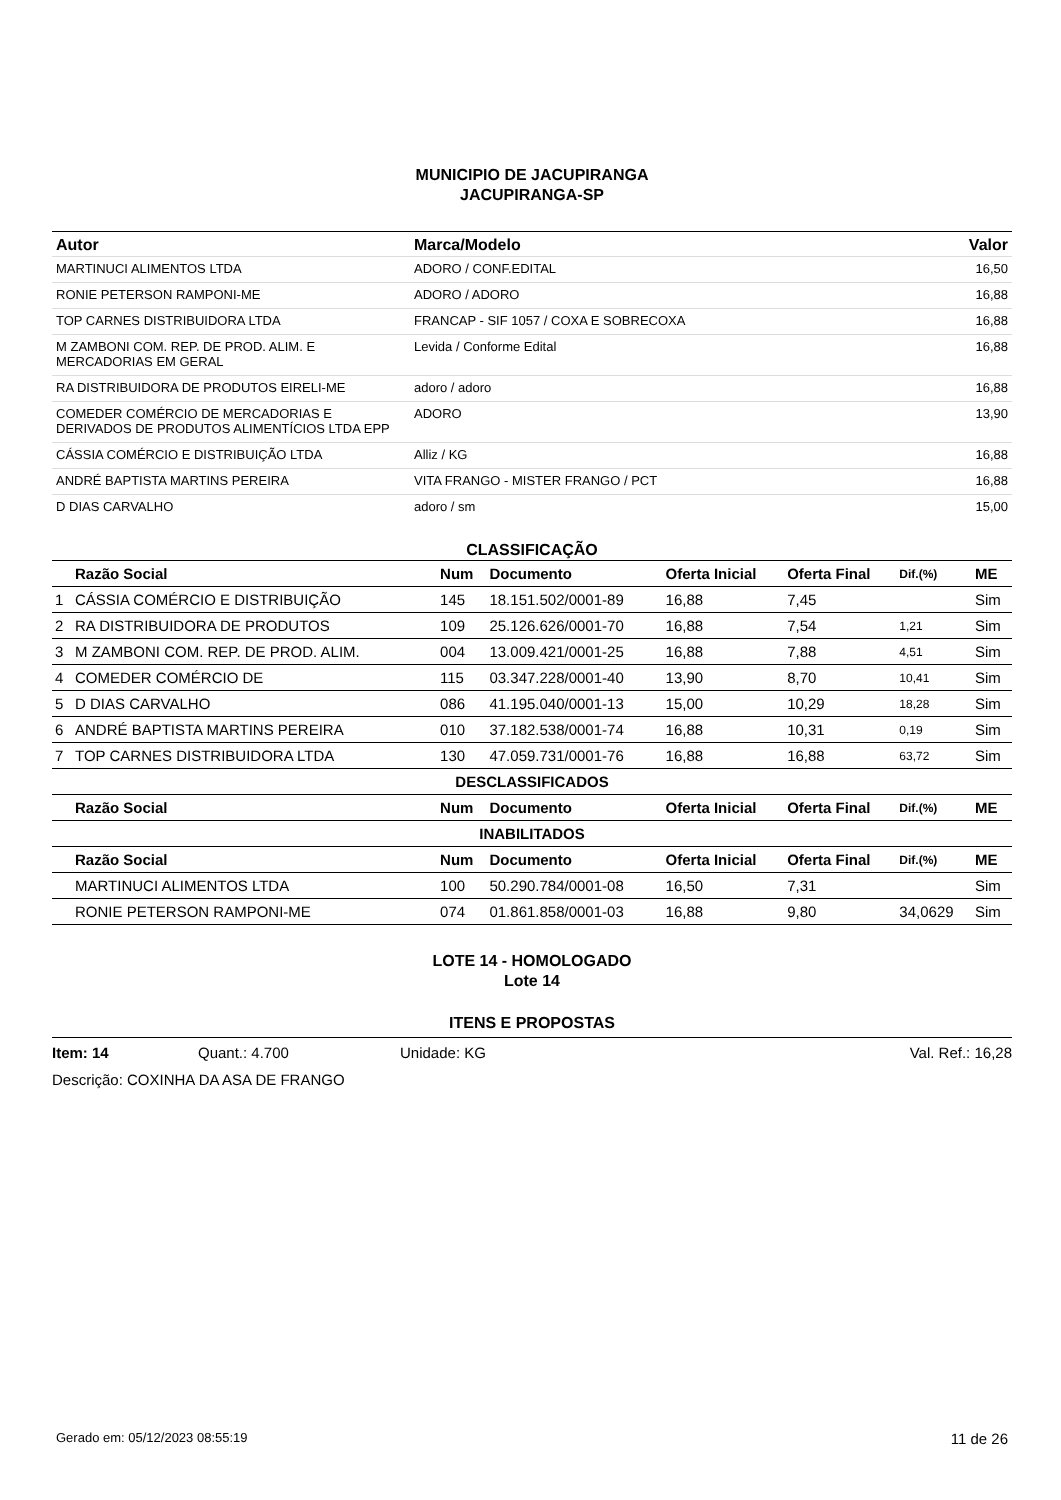MUNICIPIO DE JACUPIRANGA
JACUPIRANGA-SP
| Autor | Marca/Modelo | Valor |
| --- | --- | --- |
| MARTINUCI ALIMENTOS LTDA | ADORO / CONF.EDITAL | 16,50 |
| RONIE PETERSON RAMPONI-ME | ADORO / ADORO | 16,88 |
| TOP CARNES DISTRIBUIDORA LTDA | FRANCAP - SIF 1057 / COXA E SOBRECOXA | 16,88 |
| M ZAMBONI COM. REP. DE PROD. ALIM. E MERCADORIAS EM GERAL | Levida / Conforme Edital | 16,88 |
| RA DISTRIBUIDORA DE PRODUTOS EIRELI-ME | adoro / adoro | 16,88 |
| COMEDER COMÉRCIO DE MERCADORIAS E DERIVADOS DE PRODUTOS ALIMENTÍCIOS LTDA EPP | ADORO | 13,90 |
| CÁSSIA COMÉRCIO E DISTRIBUIÇÃO LTDA | Alliz / KG | 16,88 |
| ANDRÉ BAPTISTA MARTINS PEREIRA | VITA FRANGO - MISTER FRANGO / PCT | 16,88 |
| D DIAS CARVALHO | adoro / sm | 15,00 |
CLASSIFICAÇÃO
| | Razão Social | Num | Documento | Oferta Inicial | Oferta Final | Dif.(%) | ME |
| --- | --- | --- | --- | --- | --- | --- | --- |
| 1 | CÁSSIA COMÉRCIO E DISTRIBUIÇÃO | 145 | 18.151.502/0001-89 | 16,88 | 7,45 | | Sim |
| 2 | RA DISTRIBUIDORA DE PRODUTOS | 109 | 25.126.626/0001-70 | 16,88 | 7,54 | 1,21 | Sim |
| 3 | M ZAMBONI COM. REP. DE PROD. ALIM. | 004 | 13.009.421/0001-25 | 16,88 | 7,88 | 4,51 | Sim |
| 4 | COMEDER COMÉRCIO DE | 115 | 03.347.228/0001-40 | 13,90 | 8,70 | 10,41 | Sim |
| 5 | D DIAS CARVALHO | 086 | 41.195.040/0001-13 | 15,00 | 10,29 | 18,28 | Sim |
| 6 | ANDRÉ BAPTISTA MARTINS PEREIRA | 010 | 37.182.538/0001-74 | 16,88 | 10,31 | 0,19 | Sim |
| 7 | TOP CARNES DISTRIBUIDORA LTDA | 130 | 47.059.731/0001-76 | 16,88 | 16,88 | 63,72 | Sim |
| DESCLASSIFICADOS | | | | | | | |
| | Razão Social | Num | Documento | Oferta Inicial | Oferta Final | Dif.(%) | ME |
| INABILITADOS | | | | | | | |
| | Razão Social | Num | Documento | Oferta Inicial | Oferta Final | Dif.(%) | ME |
| | MARTINUCI ALIMENTOS LTDA | 100 | 50.290.784/0001-08 | 16,50 | 7,31 | | Sim |
| | RONIE PETERSON RAMPONI-ME | 074 | 01.861.858/0001-03 | 16,88 | 9,80 | 34,0629 | Sim |
LOTE 14 - HOMOLOGADO
Lote 14
ITENS E PROPOSTAS
Item: 14 Quant.: 4.700 Unidade: KG Val. Ref.: 16,28
Descrição: COXINHA DA ASA DE FRANGO
Gerado em: 05/12/2023 08:55:19 11 de 26